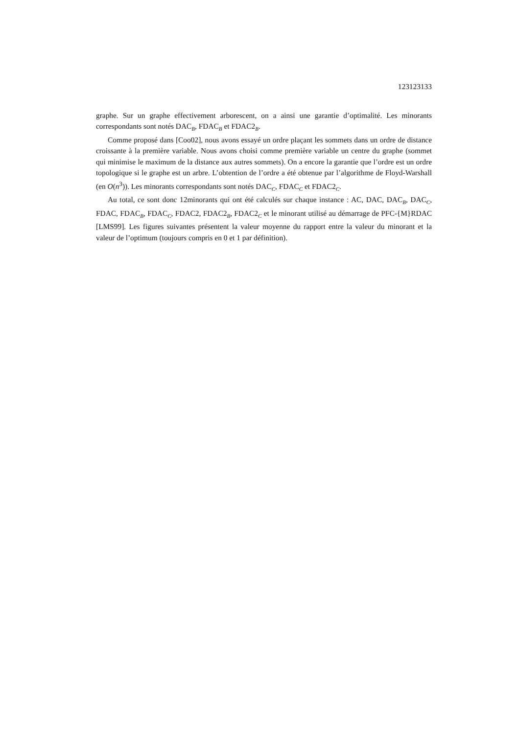123123133
graphe. Sur un graphe effectivement arborescent, on a ainsi une garantie d’optimalité. Les minorants correspondants sont notés DAC<sub>B</sub>, FDAC<sub>B</sub> et FDAC2<sub>B</sub>.
Comme proposé dans [Coo02], nous avons essayé un ordre plaçant les sommets dans un ordre de distance croissante à la première variable. Nous avons choisi comme première variable un centre du graphe (sommet qui minimise le maximum de la distance aux autres sommets). On a encore la garantie que l’ordre est un ordre topologique si le graphe est un arbre. L’obtention de l’ordre a été obtenue par l’algorithme de Floyd-Warshall (en O(n<sup>3</sup>)). Les minorants correspondants sont notés DAC<sub>C</sub>, FDAC<sub>C</sub> et FDAC2<sub>C</sub>.
Au total, ce sont donc 12minorants qui ont été calculés sur chaque instance : AC, DAC, DAC<sub>B</sub>, DAC<sub>C</sub>, FDAC, FDAC<sub>B</sub>, FDAC<sub>C</sub>, FDAC2, FDAC2<sub>B</sub>, FDAC2<sub>C</sub> et le minorant utilisé au démarrage de PFC-{M}RDAC [LMS99]. Les figures suivantes présentent la valeur moyenne du rapport entre la valeur du minorant et la valeur de l’optimum (toujours compris en 0 et 1 par définition).